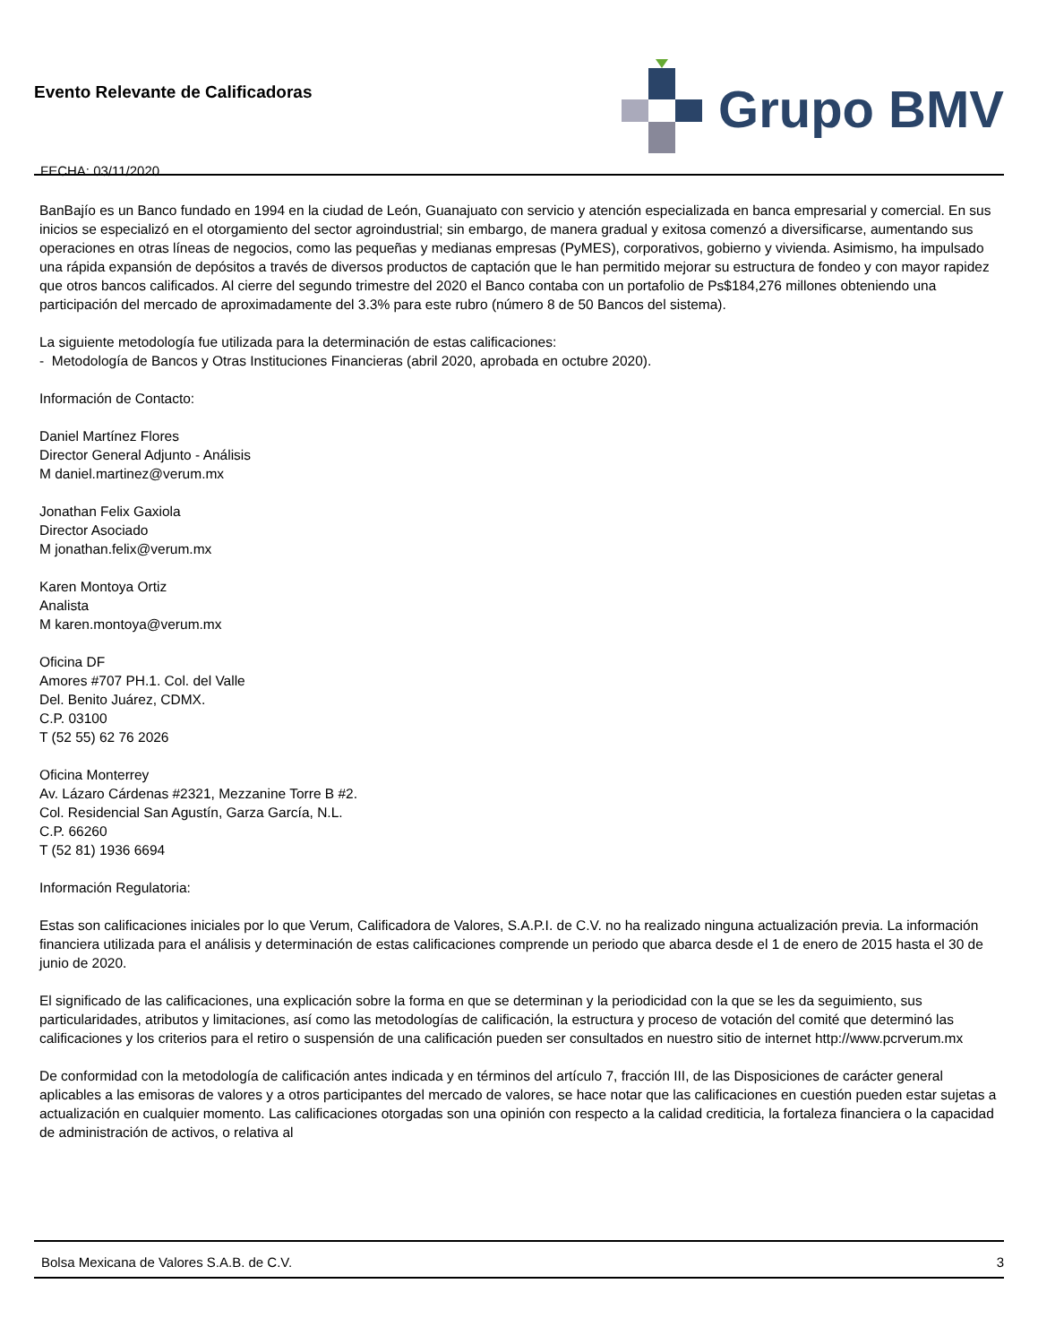Evento Relevante de Calificadoras
FECHA: 03/11/2020
Grupo BMV
BanBajío es un Banco fundado en 1994 en la ciudad de León, Guanajuato con servicio y atención especializada en banca empresarial y comercial. En sus inicios se especializó en el otorgamiento del sector agroindustrial; sin embargo, de manera gradual y exitosa comenzó a diversificarse, aumentando sus operaciones en otras líneas de negocios, como las pequeñas y medianas empresas (PyMES), corporativos, gobierno y vivienda. Asimismo, ha impulsado una rápida expansión de depósitos a través de diversos productos de captación que le han permitido mejorar su estructura de fondeo y con mayor rapidez que otros bancos calificados. Al cierre del segundo trimestre del 2020 el Banco contaba con un portafolio de Ps$184,276 millones obteniendo una participación del mercado de aproximadamente del 3.3% para este rubro (número 8 de 50 Bancos del sistema).
La siguiente metodología fue utilizada para la determinación de estas calificaciones:
- Metodología de Bancos y Otras Instituciones Financieras (abril 2020, aprobada en octubre 2020).
Información de Contacto:
Daniel Martínez Flores
Director General Adjunto - Análisis
M daniel.martinez@verum.mx
Jonathan Felix Gaxiola
Director Asociado
M jonathan.felix@verum.mx
Karen Montoya Ortiz
Analista
M karen.montoya@verum.mx
Oficina DF
Amores #707 PH.1. Col. del Valle
Del. Benito Juárez, CDMX.
C.P. 03100
T (52 55) 62 76 2026
Oficina Monterrey
Av. Lázaro Cárdenas #2321, Mezzanine Torre B #2.
Col. Residencial San Agustín, Garza García, N.L.
C.P. 66260
T (52 81) 1936 6694
Información Regulatoria:
Estas son calificaciones iniciales por lo que Verum, Calificadora de Valores, S.A.P.I. de C.V. no ha realizado ninguna actualización previa. La información financiera utilizada para el análisis y determinación de estas calificaciones comprende un periodo que abarca desde el 1 de enero de 2015 hasta el 30 de junio de 2020.
El significado de las calificaciones, una explicación sobre la forma en que se determinan y la periodicidad con la que se les da seguimiento, sus particularidades, atributos y limitaciones, así como las metodologías de calificación, la estructura y proceso de votación del comité que determinó las calificaciones y los criterios para el retiro o suspensión de una calificación pueden ser consultados en nuestro sitio de internet http://www.pcrverum.mx
De conformidad con la metodología de calificación antes indicada y en términos del artículo 7, fracción III, de las Disposiciones de carácter general aplicables a las emisoras de valores y a otros participantes del mercado de valores, se hace notar que las calificaciones en cuestión pueden estar sujetas a actualización en cualquier momento. Las calificaciones otorgadas son una opinión con respecto a la calidad crediticia, la fortaleza financiera o la capacidad de administración de activos, o relativa al
Bolsa Mexicana de Valores S.A.B. de C.V. 3